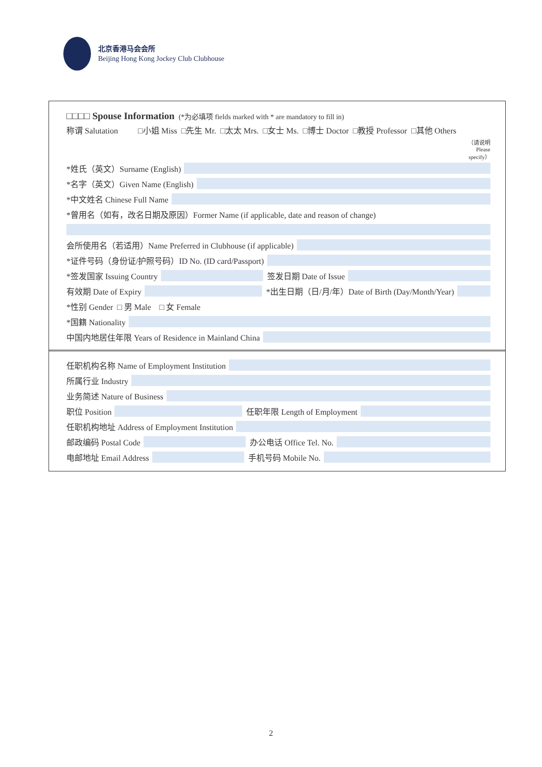北京香港马会会所
Beijing Hong Kong Jockey Club Clubhouse
□□□□ Spouse Information (*为必填项 fields marked with * are mandatory to fill in)
称谓 Salutation □小姐 Miss □先生 Mr. □太太 Mrs. □女士 Ms. □博士 Doctor □教授 Professor □其他 Others （请说明 Please specify）
*姓氏（英文）Surname (English)
*名字（英文）Given Name (English)
*中文姓名 Chinese Full Name
*曾用名（如有，改名日期及原因）Former Name (if applicable, date and reason of change)
会所使用名（若适用）Name Preferred in Clubhouse (if applicable)
*证件号码（身份证/护照号码）ID No. (ID card/Passport)
*签发国家 Issuing Country
签发日期 Date of Issue
有效期 Date of Expiry
*出生日期（日/月/年）Date of Birth (Day/Month/Year)
*性别 Gender □ 男 Male □ 女 Female
*国籍 Nationality
中国内地居住年限 Years of Residence in Mainland China
任职机构名称 Name of Employment Institution
所属行业 Industry
业务简述 Nature of Business
职位 Position
任职年限 Length of Employment
任职机构地址 Address of Employment Institution
邮政编码 Postal Code
办公电话 Office Tel. No.
电邮地址 Email Address
手机号码 Mobile No.
2